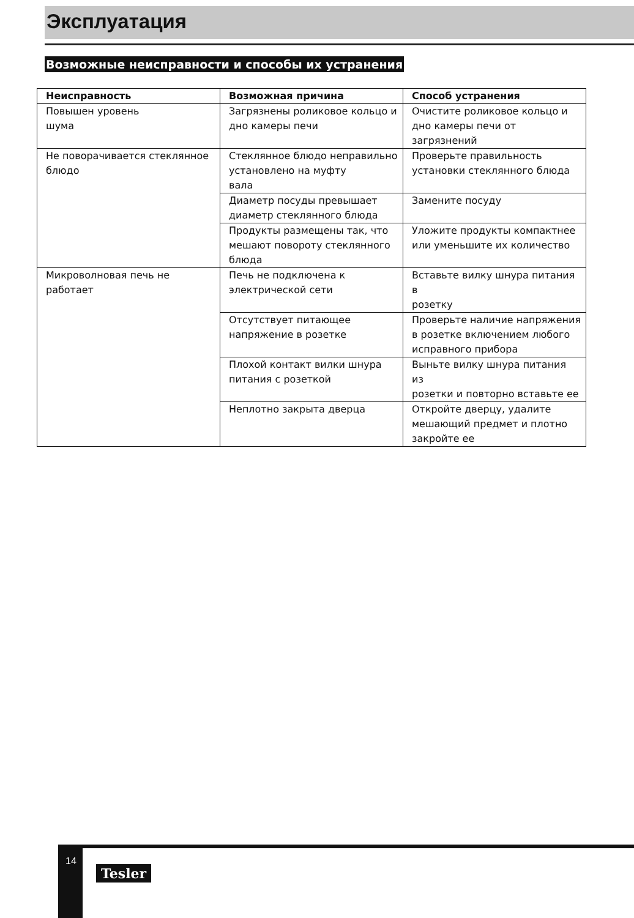Эксплуатация
Возможные неисправности и способы их устранения
| Неисправность | Возможная причина | Способ устранения |
| --- | --- | --- |
| Повышен уровень шума | Загрязнены роликовое кольцо и дно камеры печи | Очистите роликовое кольцо и дно камеры печи от загрязнений |
| Не поворачивается стеклянное блюдо | Стеклянное блюдо неправильно установлено на муфту вала | Проверьте правильность установки стеклянного блюда |
| | Диаметр посуды превышает диаметр стеклянного блюда | Замените посуду |
| | Продукты размещены так, что мешают повороту стеклянного блюда | Уложите продукты компактнее или уменьшите их количество |
| Микроволновая печь не работает | Печь не подключена к электрической сети | Вставьте вилку шнура питания в розетку |
| | Отсутствует питающее напряжение в розетке | Проверьте наличие напряжения в розетке включением любого исправного прибора |
| | Плохой контакт вилки шнура питания с розеткой | Выньте вилку шнура питания из розетки и повторно вставьте ее |
| | Неплотно закрыта дверца | Откройте дверцу, удалите мешающий предмет и плотно закройте ее |
14
Tesler